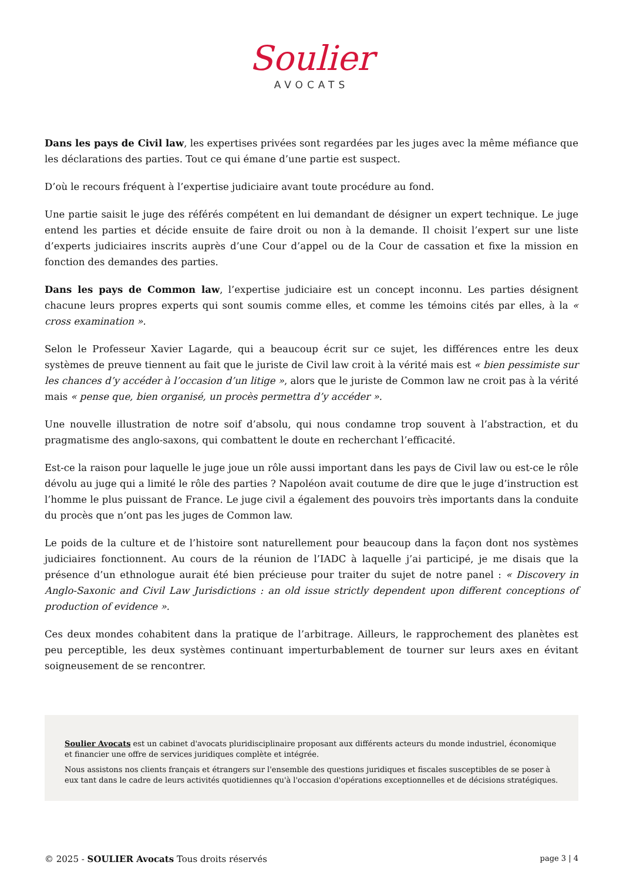Soulier
AVOCATS
Dans les pays de Civil law, les expertises privées sont regardées par les juges avec la même méfiance que les déclarations des parties. Tout ce qui émane d’une partie est suspect.
D’où le recours fréquent à l’expertise judiciaire avant toute procédure au fond.
Une partie saisit le juge des référés compétent en lui demandant de désigner un expert technique. Le juge entend les parties et décide ensuite de faire droit ou non à la demande. Il choisit l’expert sur une liste d’experts judiciaires inscrits auprès d’une Cour d’appel ou de la Cour de cassation et fixe la mission en fonction des demandes des parties.
Dans les pays de Common law, l’expertise judiciaire est un concept inconnu. Les parties désignent chacune leurs propres experts qui sont soumis comme elles, et comme les témoins cités par elles, à la « cross examination ».
Selon le Professeur Xavier Lagarde, qui a beaucoup écrit sur ce sujet, les différences entre les deux systèmes de preuve tiennent au fait que le juriste de Civil law croit à la vérité mais est « bien pessimiste sur les chances d’y accéder à l’occasion d’un litige », alors que le juriste de Common law ne croit pas à la vérité mais « pense que, bien organisé, un procès permettra d’y accéder ».
Une nouvelle illustration de notre soif d’absolu, qui nous condamne trop souvent à l’abstraction, et du pragmatisme des anglo-saxons, qui combattent le doute en recherchant l’efficacité.
Est-ce la raison pour laquelle le juge joue un rôle aussi important dans les pays de Civil law ou est-ce le rôle dévolu au juge qui a limité le rôle des parties ? Napoléon avait coutume de dire que le juge d’instruction est l’homme le plus puissant de France. Le juge civil a également des pouvoirs très importants dans la conduite du procès que n’ont pas les juges de Common law.
Le poids de la culture et de l’histoire sont naturellement pour beaucoup dans la façon dont nos systèmes judiciaires fonctionnent. Au cours de la réunion de l’IADC à laquelle j’ai participé, je me disais que la présence d’un ethnologue aurait été bien précieuse pour traiter du sujet de notre panel : « Discovery in Anglo-Saxonic and Civil Law Jurisdictions : an old issue strictly dependent upon different conceptions of production of evidence ».
Ces deux mondes cohabitent dans la pratique de l’arbitrage. Ailleurs, le rapprochement des planètes est peu perceptible, les deux systèmes continuant imperturbablement de tourner sur leurs axes en évitant soigneusement de se rencontrer.
Soulier Avocats est un cabinet d'avocats pluridisciplinaire proposant aux différents acteurs du monde industriel, économique et financier une offre de services juridiques complète et intégrée.
Nous assistons nos clients français et étrangers sur l'ensemble des questions juridiques et fiscales susceptibles de se poser à eux tant dans le cadre de leurs activités quotidiennes qu'à l'occasion d'opérations exceptionnelles et de décisions stratégiques.
© 2025 - SOULIER Avocats Tous droits réservés page 3 | 4